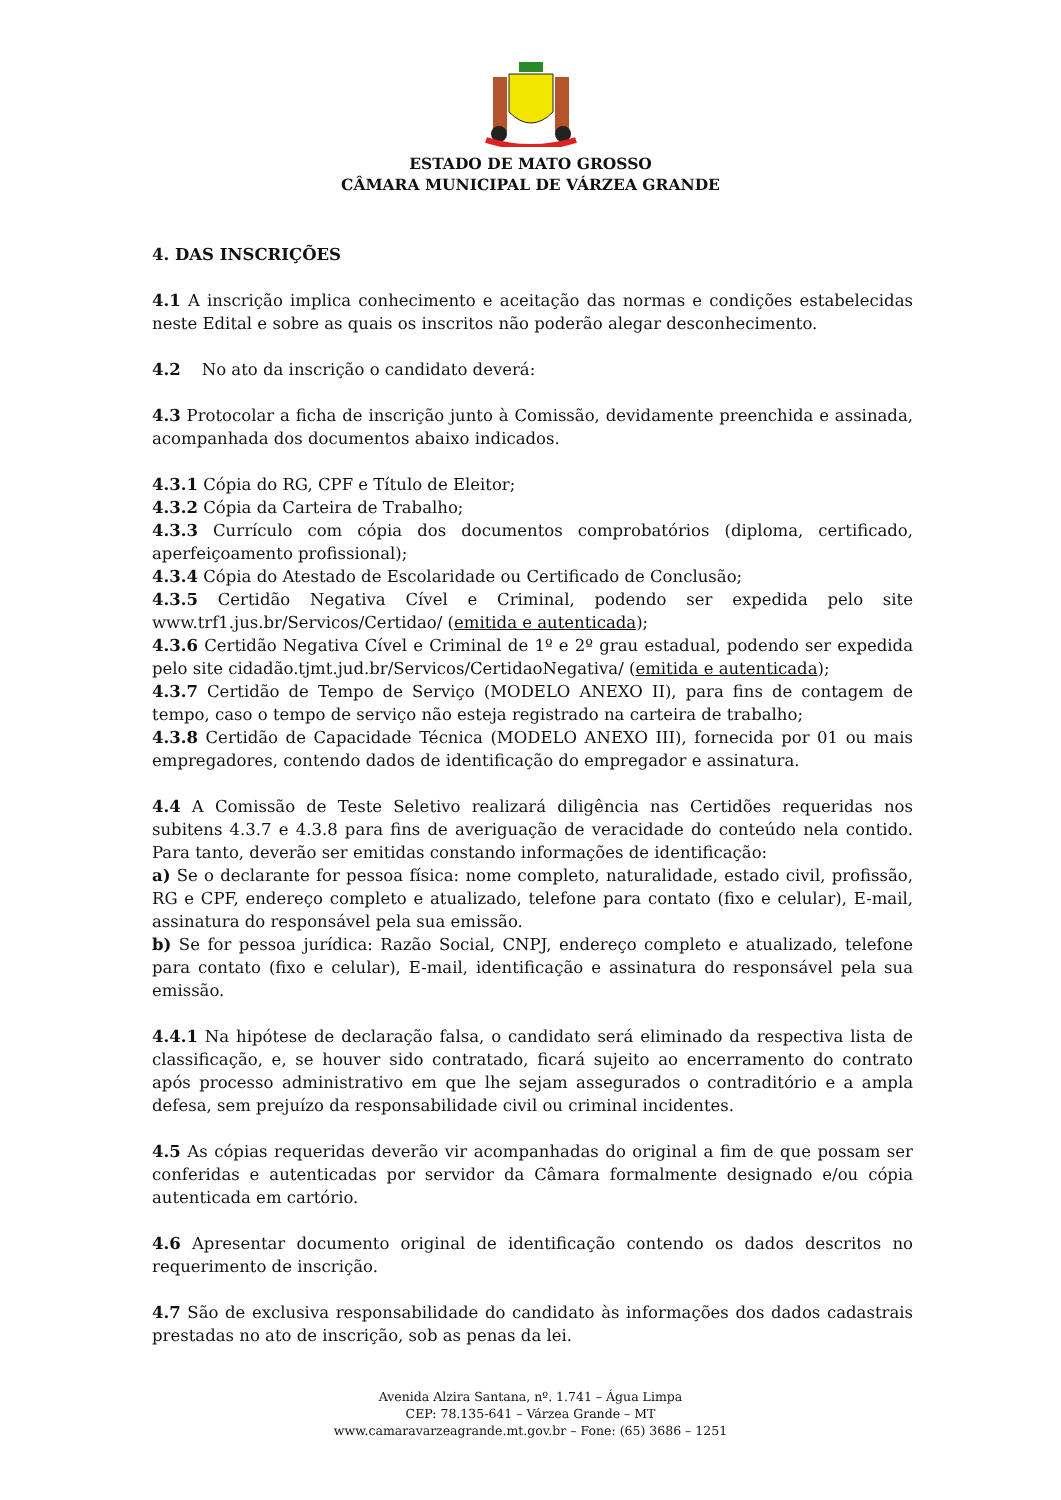ESTADO DE MATO GROSSO
CÂMARA MUNICIPAL DE VÁRZEA GRANDE
4. DAS INSCRIÇÕES
4.1 A inscrição implica conhecimento e aceitação das normas e condições estabelecidas neste Edital e sobre as quais os inscritos não poderão alegar desconhecimento.
4.2 No ato da inscrição o candidato deverá:
4.3 Protocolar a ficha de inscrição junto à Comissão, devidamente preenchida e assinada, acompanhada dos documentos abaixo indicados.
4.3.1 Cópia do RG, CPF e Título de Eleitor;
4.3.2 Cópia da Carteira de Trabalho;
4.3.3 Currículo com cópia dos documentos comprobatórios (diploma, certificado, aperfeiçoamento profissional);
4.3.4 Cópia do Atestado de Escolaridade ou Certificado de Conclusão;
4.3.5 Certidão Negativa Cível e Criminal, podendo ser expedida pelo site www.trf1.jus.br/Servicos/Certidao/ (emitida e autenticada);
4.3.6 Certidão Negativa Cível e Criminal de 1º e 2º grau estadual, podendo ser expedida pelo site cidadão.tjmt.jud.br/Servicos/CertidaoNegativa/ (emitida e autenticada);
4.3.7 Certidão de Tempo de Serviço (MODELO ANEXO II), para fins de contagem de tempo, caso o tempo de serviço não esteja registrado na carteira de trabalho;
4.3.8 Certidão de Capacidade Técnica (MODELO ANEXO III), fornecida por 01 ou mais empregadores, contendo dados de identificação do empregador e assinatura.
4.4 A Comissão de Teste Seletivo realizará diligência nas Certidões requeridas nos subitens 4.3.7 e 4.3.8 para fins de averiguação de veracidade do conteúdo nela contido. Para tanto, deverão ser emitidas constando informações de identificação:
a) Se o declarante for pessoa física: nome completo, naturalidade, estado civil, profissão, RG e CPF, endereço completo e atualizado, telefone para contato (fixo e celular), E-mail, assinatura do responsável pela sua emissão.
b) Se for pessoa jurídica: Razão Social, CNPJ, endereço completo e atualizado, telefone para contato (fixo e celular), E-mail, identificação e assinatura do responsável pela sua emissão.
4.4.1 Na hipótese de declaração falsa, o candidato será eliminado da respectiva lista de classificação, e, se houver sido contratado, ficará sujeito ao encerramento do contrato após processo administrativo em que lhe sejam assegurados o contraditório e a ampla defesa, sem prejuízo da responsabilidade civil ou criminal incidentes.
4.5 As cópias requeridas deverão vir acompanhadas do original a fim de que possam ser conferidas e autenticadas por servidor da Câmara formalmente designado e/ou cópia autenticada em cartório.
4.6 Apresentar documento original de identificação contendo os dados descritos no requerimento de inscrição.
4.7 São de exclusiva responsabilidade do candidato às informações dos dados cadastrais prestadas no ato de inscrição, sob as penas da lei.
Avenida Alzira Santana, nº. 1.741 – Água Limpa
CEP: 78.135-641 – Várzea Grande – MT
www.camaravarzeagrande.mt.gov.br – Fone: (65) 3686 – 1251